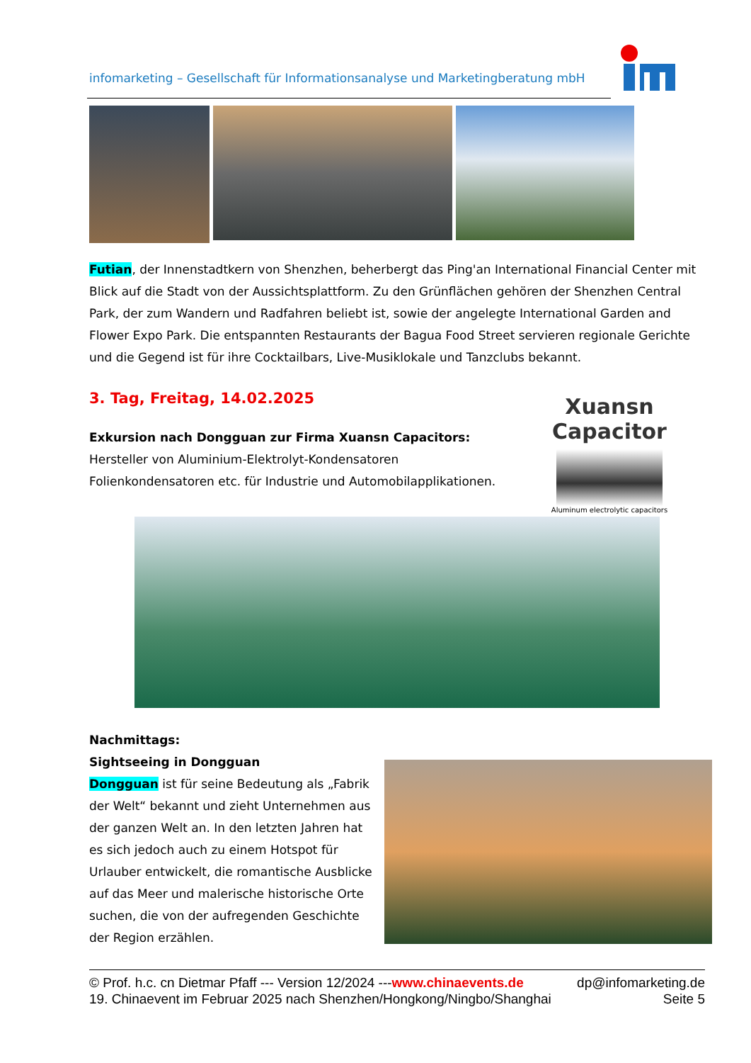infomarketing – Gesellschaft für Informationsanalyse und Marketingberatung mbH
Futian, der Innenstadtkern von Shenzhen, beherbergt das Ping'an International Financial Center mit Blick auf die Stadt von der Aussichtsplattform. Zu den Grünflächen gehören der Shenzhen Central Park, der zum Wandern und Radfahren beliebt ist, sowie der angelegte International Garden and Flower Expo Park. Die entspannten Restaurants der Bagua Food Street servieren regionale Gerichte und die Gegend ist für ihre Cocktailbars, Live-Musiklokale und Tanzclubs bekannt.
3. Tag, Freitag, 14.02.2025
Exkursion nach Dongguan zur Firma Xuansn Capacitors:
Hersteller von Aluminium-Elektrolyt-Kondensatoren
Folienkondensatoren etc. für Industrie und Automobilapplikationen.
Xuansn Capacitor
Aluminum electrolytic capacitors
Nachmittags:
Sightseeing in Dongguan
Dongguan ist für seine Bedeutung als „Fabrik der Welt“ bekannt und zieht Unternehmen aus der ganzen Welt an. In den letzten Jahren hat es sich jedoch auch zu einem Hotspot für Urlauber entwickelt, die romantische Ausblicke auf das Meer und malerische historische Orte suchen, die von der aufregenden Geschichte der Region erzählen.
© Prof. h.c. cn Dietmar Pfaff --- Version 12/2024 ---www.chinaevents.de dp@infomarketing.de
19. Chinaevent im Februar 2025 nach Shenzhen/Hongkong/Ningbo/Shanghai Seite 5